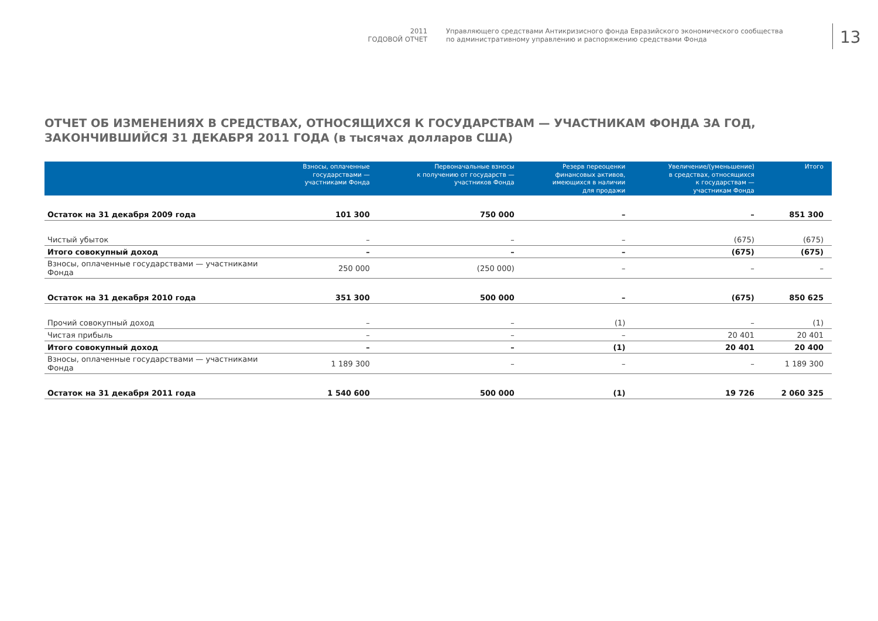2011
ГОДОВОЙ ОТЧЕТ
Управляющего средствами Антикризисного фонда Евразийского экономического сообщества
по административному управлению и распоряжению средствами Фонда
13
ОТЧЕТ ОБ ИЗМЕНЕНИЯХ В СРЕДСТВАХ, ОТНОСЯЩИХСЯ К ГОСУДАРСТВАМ — УЧАСТНИКАМ ФОНДА ЗА ГОД, ЗАКОНЧИВШИЙСЯ 31 ДЕКАБРЯ 2011 ГОДА (в тысячах долларов США)
| | Взносы, оплаченные государствами — участниками Фонда | Первоначальные взносы к получению от государств — участников Фонда | Резерв переоценки финансовых активов, имеющихся в наличии для продажи | Увеличение/(уменьшение) в средствах, относящихся к государствам — участникам Фонда | Итого |
| --- | --- | --- | --- | --- | --- |
| Остаток на 31 декабря 2009 года | 101 300 | 750 000 | – | – | 851 300 |
| Чистый убыток | – | – | – | (675) | (675) |
| Итого совокупный доход | – | – | – | (675) | (675) |
| Взносы, оплаченные государствами — участниками Фонда | 250 000 | (250 000) | – | – | – |
| Остаток на 31 декабря 2010 года | 351 300 | 500 000 | – | (675) | 850 625 |
| Прочий совокупный доход | – | – | (1) | – | (1) |
| Чистая прибыль | – | – | – | 20 401 | 20 401 |
| Итого совокупный доход | – | – | (1) | 20 401 | 20 400 |
| Взносы, оплаченные государствами — участниками Фонда | 1 189 300 | – | – | – | 1 189 300 |
| Остаток на 31 декабря 2011 года | 1 540 600 | 500 000 | (1) | 19 726 | 2 060 325 |